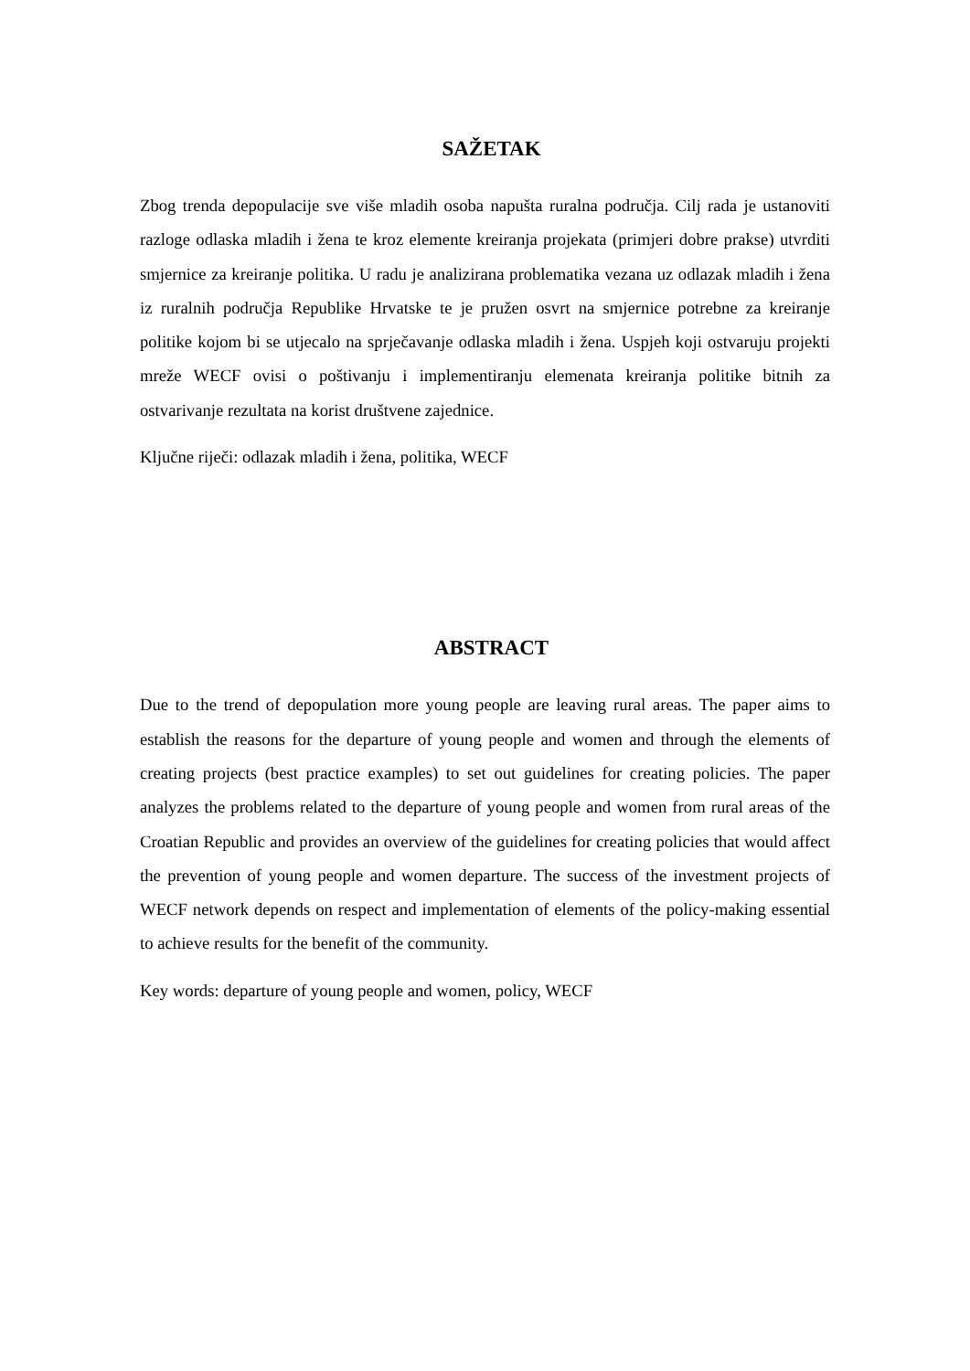SAŽETAK
Zbog trenda depopulacije sve više mladih osoba napušta ruralna područja. Cilj rada je ustanoviti razloge odlaska mladih i žena te kroz elemente kreiranja projekata (primjeri dobre prakse) utvrditi smjernice za kreiranje politika. U radu je analizirana problematika vezana uz odlazak mladih i žena iz ruralnih područja Republike Hrvatske te je pružen osvrt na smjernice potrebne za kreiranje politike kojom bi se utjecalo na sprječavanje odlaska mladih i žena. Uspjeh koji ostvaruju projekti mreže WECF ovisi o poštivanju i implementiranju elemenata kreiranja politike bitnih za ostvarivanje rezultata na korist društvene zajednice.
Ključne riječi: odlazak mladih i žena, politika, WECF
ABSTRACT
Due to the trend of depopulation more young people are leaving rural areas. The paper aims to establish the reasons for the departure of young people and women and through the elements of creating projects (best practice examples) to set out guidelines for creating policies. The paper analyzes the problems related to the departure of young people and women from rural areas of the Croatian Republic and provides an overview of the guidelines for creating policies that would affect the prevention of young people and women departure. The success of the investment projects of WECF network depends on respect and implementation of elements of the policy-making essential to achieve results for the benefit of the community.
Key words: departure of young people and women, policy, WECF